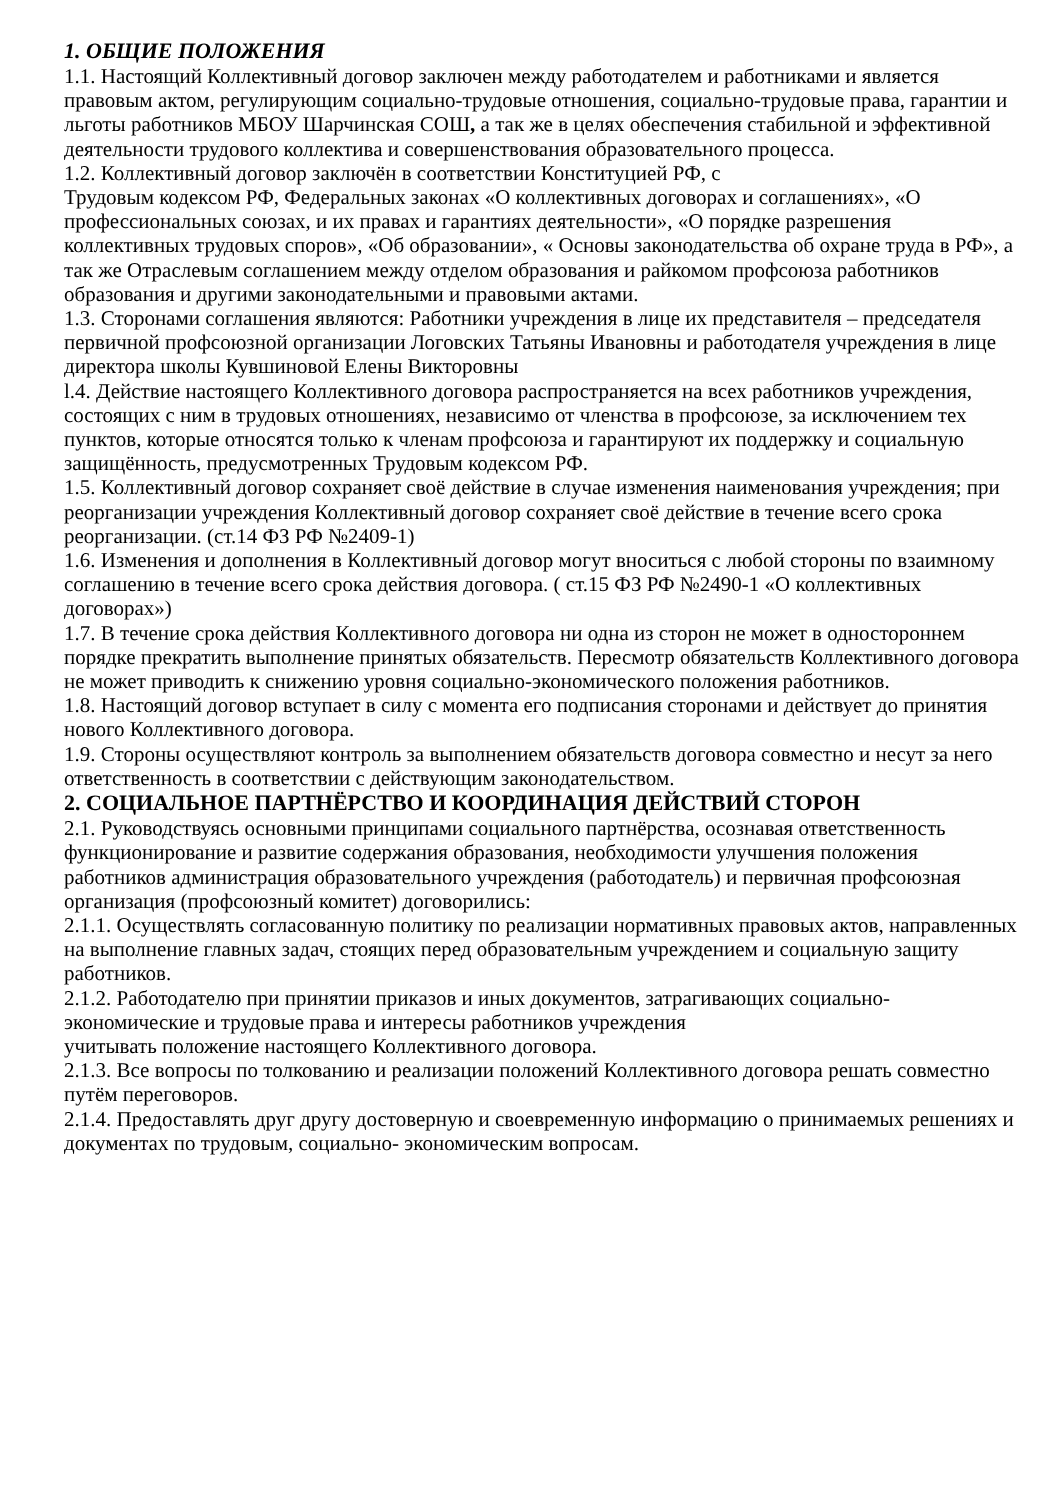1. ОБЩИЕ ПОЛОЖЕНИЯ
1.1. Настоящий Коллективный договор заключен между работодателем и работниками и является правовым актом, регулирующим социально-трудовые отношения, социально-трудовые права, гарантии и льготы работников МБОУ Шарчинская СОШ, а так же в целях обеспечения стабильной и эффективной деятельности трудового коллектива и совершенствования образовательного процесса.
1.2. Коллективный договор заключён в соответствии Конституцией РФ, с
Трудовым кодексом РФ, Федеральных законах «О коллективных договорах и соглашениях», «О профессиональных союзах, и их правах и гарантиях деятельности», «О порядке разрешения коллективных трудовых споров», «Об образовании», « Основы законодательства об охране труда в РФ», а так же Отраслевым соглашением между отделом образования и райкомом профсоюза работников
образования и другими законодательными и правовыми актами.
1.3. Сторонами соглашения являются: Работники учреждения в лице их представителя – председателя первичной профсоюзной организации Логовских Татьяны Ивановны и работодателя учреждения в лице директора школы Кувшиновой Елены Викторовны
l.4. Действие настоящего Коллективного договора распространяется на всех работников учреждения, состоящих с ним в трудовых отношениях, независимо от членства в профсоюзе, за исключением тех пунктов, которые относятся только к членам профсоюза и гарантируют их поддержку и социальную защищённость, предусмотренных Трудовым кодексом РФ.
1.5. Коллективный договор сохраняет своё действие в случае изменения наименования учреждения; при реорганизации учреждения Коллективный договор сохраняет своё действие в течение всего срока реорганизации. (ст.14 ФЗ РФ №2409-1)
1.6. Изменения и дополнения в Коллективный договор могут вноситься с любой стороны по взаимному соглашению в течение всего срока действия договора. ( ст.15 ФЗ РФ №2490-1 «О коллективных договорах»)
1.7. В течение срока действия Коллективного договора ни одна из сторон не может в одностороннем порядке прекратить выполнение принятых обязательств. Пересмотр обязательств Коллективного договора не может приводить к снижению уровня социально-экономического положения работников.
1.8. Настоящий договор вступает в силу с момента его подписания сторонами и действует до принятия нового Коллективного договора.
1.9. Стороны осуществляют контроль за выполнением обязательств договора совместно и несут за него ответственность в соответствии с действующим законодательством.
2. СОЦИАЛЬНОЕ ПАРТНЁРСТВО И КООРДИНАЦИЯ ДЕЙСТВИЙ СТОРОН
2.1. Руководствуясь основными принципами социального партнёрства, осознавая ответственность функционирование и развитие содержания образования, необходимости улучшения положения работников администрация образовательного учреждения (работодатель) и первичная профсоюзная организация (профсоюзный комитет) договорились:
2.1.1. Осуществлять согласованную политику по реализации нормативных правовых актов, направленных на выполнение главных задач, стоящих перед образовательным учреждением и социальную защиту работников.
2.1.2. Работодателю при принятии приказов и иных документов, затрагивающих социально-экономические и трудовые права и интересы работников учреждения
учитывать положение настоящего Коллективного договора.
2.1.3. Все вопросы по толкованию и реализации положений Коллективного договора решать совместно путём переговоров.
2.1.4. Предоставлять друг другу достоверную и своевременную информацию о принимаемых решениях и документах по трудовым, социально- экономическим вопросам.